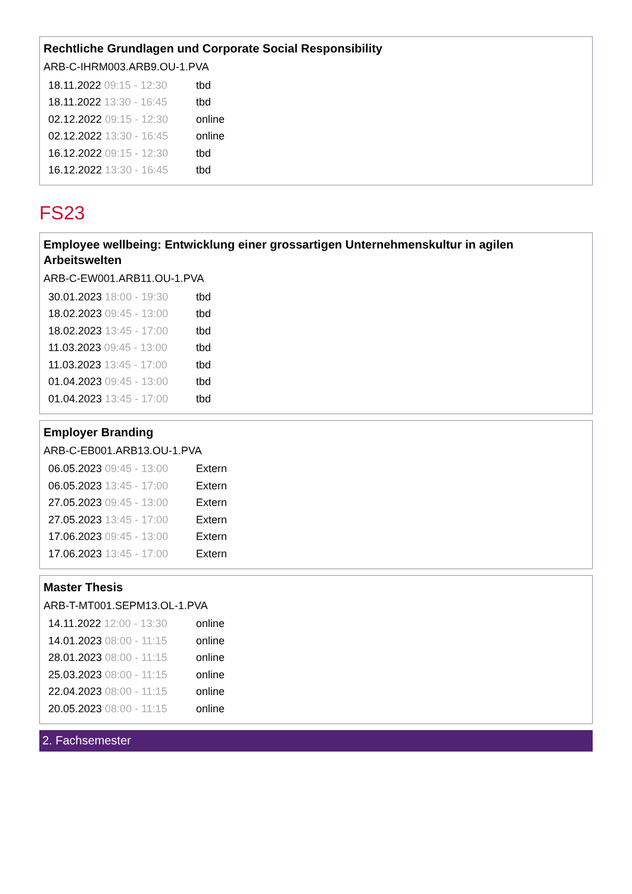Rechtliche Grundlagen und Corporate Social Responsibility
ARB-C-IHRM003.ARB9.OU-1.PVA
| 18.11.2022 09:15 - 12:30 | tbd |
| 18.11.2022 13:30 - 16:45 | tbd |
| 02.12.2022 09:15 - 12:30 | online |
| 02.12.2022 13:30 - 16:45 | online |
| 16.12.2022 09:15 - 12:30 | tbd |
| 16.12.2022 13:30 - 16:45 | tbd |
FS23
Employee wellbeing: Entwicklung einer grossartigen Unternehmenskultur in agilen Arbeitswelten
ARB-C-EW001.ARB11.OU-1.PVA
| 30.01.2023 18:00 - 19:30 | tbd |
| 18.02.2023 09:45 - 13:00 | tbd |
| 18.02.2023 13:45 - 17:00 | tbd |
| 11.03.2023 09:45 - 13:00 | tbd |
| 11.03.2023 13:45 - 17:00 | tbd |
| 01.04.2023 09:45 - 13:00 | tbd |
| 01.04.2023 13:45 - 17:00 | tbd |
Employer Branding
ARB-C-EB001.ARB13.OU-1.PVA
| 06.05.2023 09:45 - 13:00 | Extern |
| 06.05.2023 13:45 - 17:00 | Extern |
| 27.05.2023 09:45 - 13:00 | Extern |
| 27.05.2023 13:45 - 17:00 | Extern |
| 17.06.2023 09:45 - 13:00 | Extern |
| 17.06.2023 13:45 - 17:00 | Extern |
Master Thesis
ARB-T-MT001.SEPM13.OL-1.PVA
| 14.11.2022 12:00 - 13:30 | online |
| 14.01.2023 08:00 - 11:15 | online |
| 28.01.2023 08:00 - 11:15 | online |
| 25.03.2023 08:00 - 11:15 | online |
| 22.04.2023 08:00 - 11:15 | online |
| 20.05.2023 08:00 - 11:15 | online |
2. Fachsemester